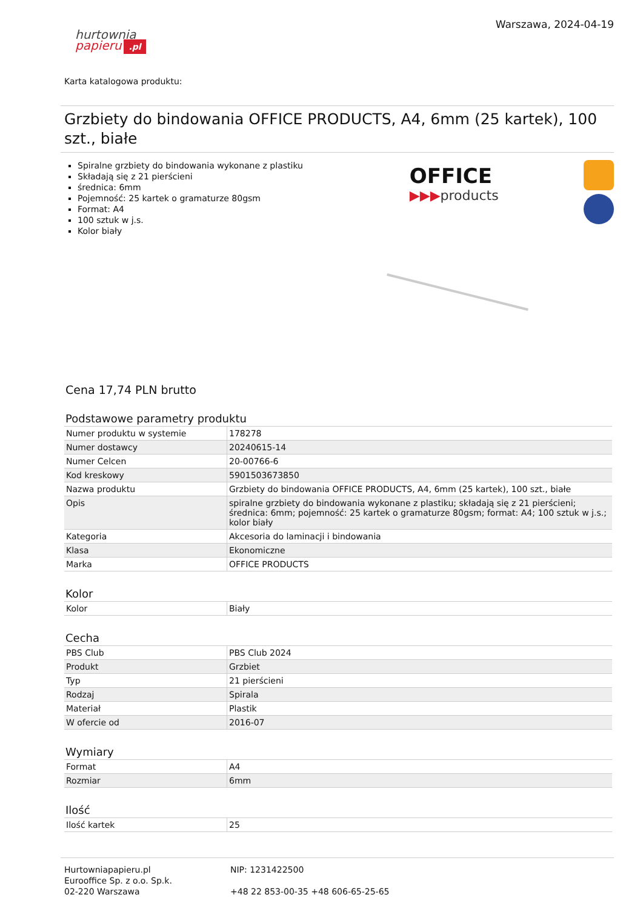hurtownia
papieru.pl
Warszawa, 2024-04-19
Karta katalogowa produktu:
Grzbiety do bindowania OFFICE PRODUCTS, A4, 6mm (25 kartek), 100 szt., białe
Spiralne grzbiety do bindowania wykonane z plastiku
Składają się z 21 pierścieni
średnica: 6mm
Pojemność: 25 kartek o gramaturze 80gsm
Format: A4
100 sztuk w j.s.
Kolor biały
OFFICE
▶▶▶products
Cena 17,74 PLN brutto
Podstawowe parametry produktu
| Numer produktu w systemie | 178278 |
| Numer dostawcy | 20240615-14 |
| Numer Celcen | 20-00766-6 |
| Kod kreskowy | 5901503673850 |
| Nazwa produktu | Grzbiety do bindowania OFFICE PRODUCTS, A4, 6mm (25 kartek), 100 szt., białe |
| Opis | spiralne grzbiety do bindowania wykonane z plastiku; składają się z 21 pierścieni; średnica: 6mm; pojemność: 25 kartek o gramaturze 80gsm; format: A4; 100 sztuk w j.s.; kolor biały |
| Kategoria | Akcesoria do laminacji i bindowania |
| Klasa | Ekonomiczne |
| Marka | OFFICE PRODUCTS |
Kolor
| Kolor | Biały |
Cecha
| PBS Club | PBS Club 2024 |
| Produkt | Grzbiet |
| Typ | 21 pierścieni |
| Rodzaj | Spirala |
| Materiał | Plastik |
| W ofercie od | 2016-07 |
Wymiary
| Format | A4 |
| Rozmiar | 6mm |
Ilość
| Ilość kartek | 25 |
Hurtowniapapieru.pl
Eurooffice Sp. z o.o. Sp.k.
02-220 Warszawa
NIP: 1231422500
+48 22 853-00-35 +48 606-65-25-65